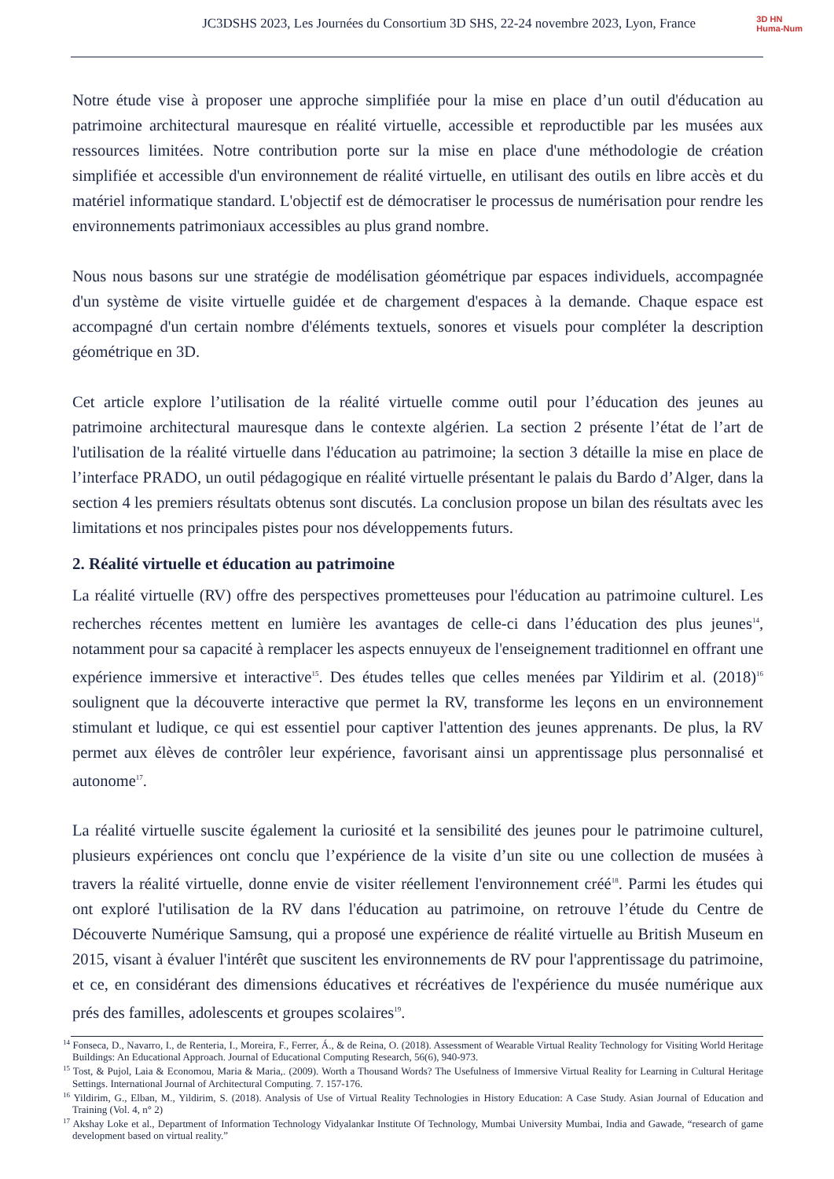JC3DSHS 2023, Les Journées du Consortium 3D SHS, 22-24 novembre 2023, Lyon, France
3D HN
Huma-Num
Notre étude vise à proposer une approche simplifiée pour la mise en place d’un outil d'éducation au patrimoine architectural mauresque en réalité virtuelle, accessible et reproductible par les musées aux ressources limitées. Notre contribution porte sur la mise en place d'une méthodologie de création simplifiée et accessible d'un environnement de réalité virtuelle, en utilisant des outils en libre accès et du matériel informatique standard. L'objectif est de démocratiser le processus de numérisation pour rendre les environnements patrimoniaux accessibles au plus grand nombre.
Nous nous basons sur une stratégie de modélisation géométrique par espaces individuels, accompagnée d'un système de visite virtuelle guidée et de chargement d'espaces à la demande. Chaque espace est accompagné d'un certain nombre d'éléments textuels, sonores et visuels pour compléter la description géométrique en 3D.
Cet article explore l’utilisation de la réalité virtuelle comme outil pour l’éducation des jeunes au patrimoine architectural mauresque dans le contexte algérien. La section 2 présente l’état de l’art de l'utilisation de la réalité virtuelle dans l'éducation au patrimoine; la section 3 détaille la mise en place de l’interface PRADO, un outil pédagogique en réalité virtuelle présentant le palais du Bardo d’Alger, dans la section 4 les premiers résultats obtenus sont discutés. La conclusion propose un bilan des résultats avec les limitations et nos principales pistes pour nos développements futurs.
2. Réalité virtuelle et éducation au patrimoine
La réalité virtuelle (RV) offre des perspectives prometteuses pour l'éducation au patrimoine culturel. Les recherches récentes mettent en lumière les avantages de celle-ci dans l’éducation des plus jeunes<sup>14</sup>, notamment pour sa capacité à remplacer les aspects ennuyeux de l'enseignement traditionnel en offrant une expérience immersive et interactive<sup>15</sup>. Des études telles que celles menées par Yildirim et al. (2018)<sup>16</sup> soulignent que la découverte interactive que permet la RV, transforme les leçons en un environnement stimulant et ludique, ce qui est essentiel pour captiver l'attention des jeunes apprenants. De plus, la RV permet aux élèves de contrôler leur expérience, favorisant ainsi un apprentissage plus personnalisé et autonome<sup>17</sup>.
La réalité virtuelle suscite également la curiosité et la sensibilité des jeunes pour le patrimoine culturel, plusieurs expériences ont conclu que l’expérience de la visite d’un site ou une collection de musées à travers la réalité virtuelle, donne envie de visiter réellement l'environnement créé<sup>18</sup>. Parmi les études qui ont exploré l'utilisation de la RV dans l'éducation au patrimoine, on retrouve l’étude du Centre de Découverte Numérique Samsung, qui a proposé une expérience de réalité virtuelle au British Museum en 2015, visant à évaluer l'intérêt que suscitent les environnements de RV pour l'apprentissage du patrimoine, et ce, en considérant des dimensions éducatives et récréatives de l'expérience du musée numérique aux prés des familles, adolescents et groupes scolaires<sup>19</sup>.
<sup>14</sup> Fonseca, D., Navarro, I., de Renteria, I., Moreira, F., Ferrer, Á., & de Reina, O. (2018). Assessment of Wearable Virtual Reality Technology for Visiting World Heritage Buildings: An Educational Approach. Journal of Educational Computing Research, 56(6), 940-973.
<sup>15</sup> Tost, & Pujol, Laia & Economou, Maria & Maria,. (2009). Worth a Thousand Words? The Usefulness of Immersive Virtual Reality for Learning in Cultural Heritage Settings. International Journal of Architectural Computing. 7. 157-176.
<sup>16</sup> Yildirim, G., Elban, M., Yildirim, S. (2018). Analysis of Use of Virtual Reality Technologies in History Education: A Case Study. Asian Journal of Education and Training (Vol. 4, n° 2)
<sup>17</sup> Akshay Loke et al., Department of Information Technology Vidyalankar Institute Of Technology, Mumbai University Mumbai, India and Gawade, “research of game development based on virtual reality.”